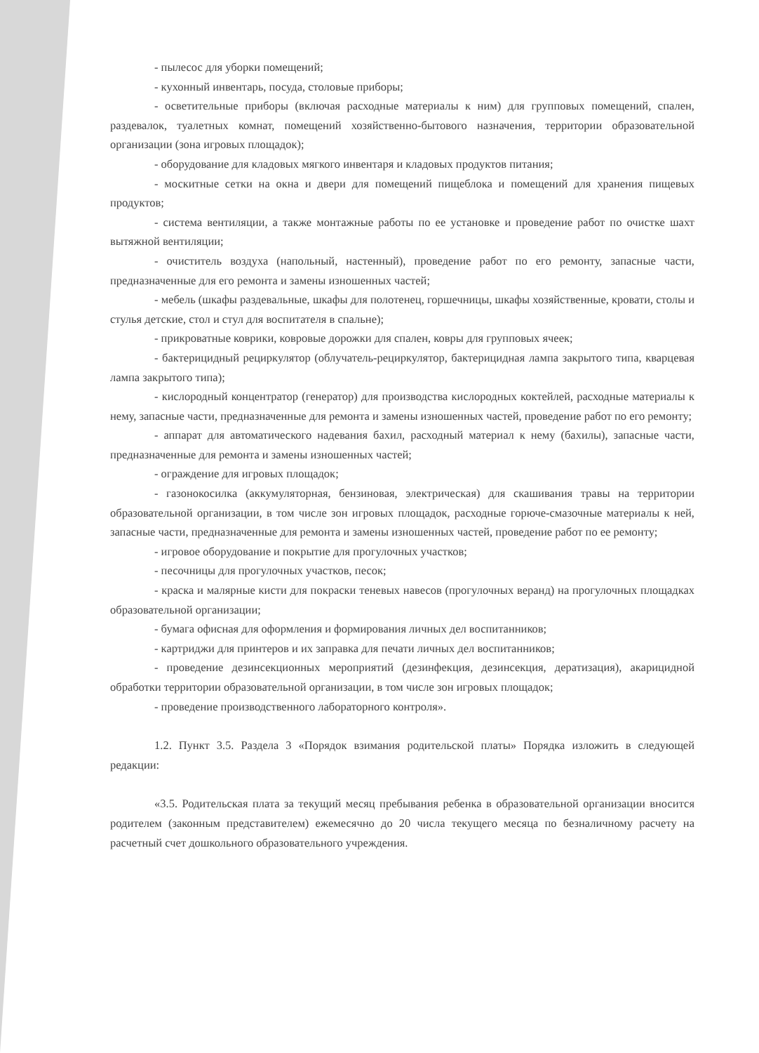- пылесос для уборки помещений;
- кухонный инвентарь, посуда, столовые приборы;
- осветительные приборы (включая расходные материалы к ним) для групповых помещений, спален, раздевалок, туалетных комнат, помещений хозяйственно-бытового назначения, территории образовательной организации (зона игровых площадок);
- оборудование для кладовых мягкого инвентаря и кладовых продуктов питания;
- москитные сетки на окна и двери для помещений пищеблока и помещений для хранения пищевых продуктов;
- система вентиляции, а также монтажные работы по ее установке и проведение работ по очистке шахт вытяжной вентиляции;
- очиститель воздуха (напольный, настенный), проведение работ по его ремонту, запасные части, предназначенные для его ремонта и замены изношенных частей;
- мебель (шкафы раздевальные, шкафы для полотенец, горшечницы, шкафы хозяйственные, кровати, столы и стулья детские, стол и стул для воспитателя в спальне);
- прикроватные коврики, ковровые дорожки для спален, ковры для групповых ячеек;
- бактерицидный рециркулятор (облучатель-рециркулятор, бактерицидная лампа закрытого типа, кварцевая лампа закрытого типа);
- кислородный концентратор (генератор) для производства кислородных коктейлей, расходные материалы к нему, запасные части, предназначенные для ремонта и замены изношенных частей, проведение работ по его ремонту;
- аппарат для автоматического надевания бахил, расходный материал к нему (бахилы), запасные части, предназначенные для ремонта и замены изношенных частей;
- ограждение для игровых площадок;
- газонокосилка (аккумуляторная, бензиновая, электрическая) для скашивания травы на территории образовательной организации, в том числе зон игровых площадок, расходные горюче-смазочные материалы к ней, запасные части, предназначенные для ремонта и замены изношенных частей, проведение работ по ее ремонту;
- игровое оборудование и покрытие для прогулочных участков;
- песочницы для прогулочных участков, песок;
- краска и малярные кисти для покраски теневых навесов (прогулочных веранд) на прогулочных площадках образовательной организации;
- бумага офисная для оформления и формирования личных дел воспитанников;
- картриджи для принтеров и их заправка для печати личных дел воспитанников;
- проведение дезинсекционных мероприятий (дезинфекция, дезинсекция, дератизация), акарицидной обработки территории образовательной организации, в том числе зон игровых площадок;
- проведение производственного лабораторного контроля».
1.2. Пункт 3.5. Раздела 3 «Порядок взимания родительской платы» Порядка изложить в следующей редакции:
«3.5. Родительская плата за текущий месяц пребывания ребенка в образовательной организации вносится родителем (законным представителем) ежемесячно до 20 числа текущего месяца по безналичному расчету на расчетный счет дошкольного образовательного учреждения.